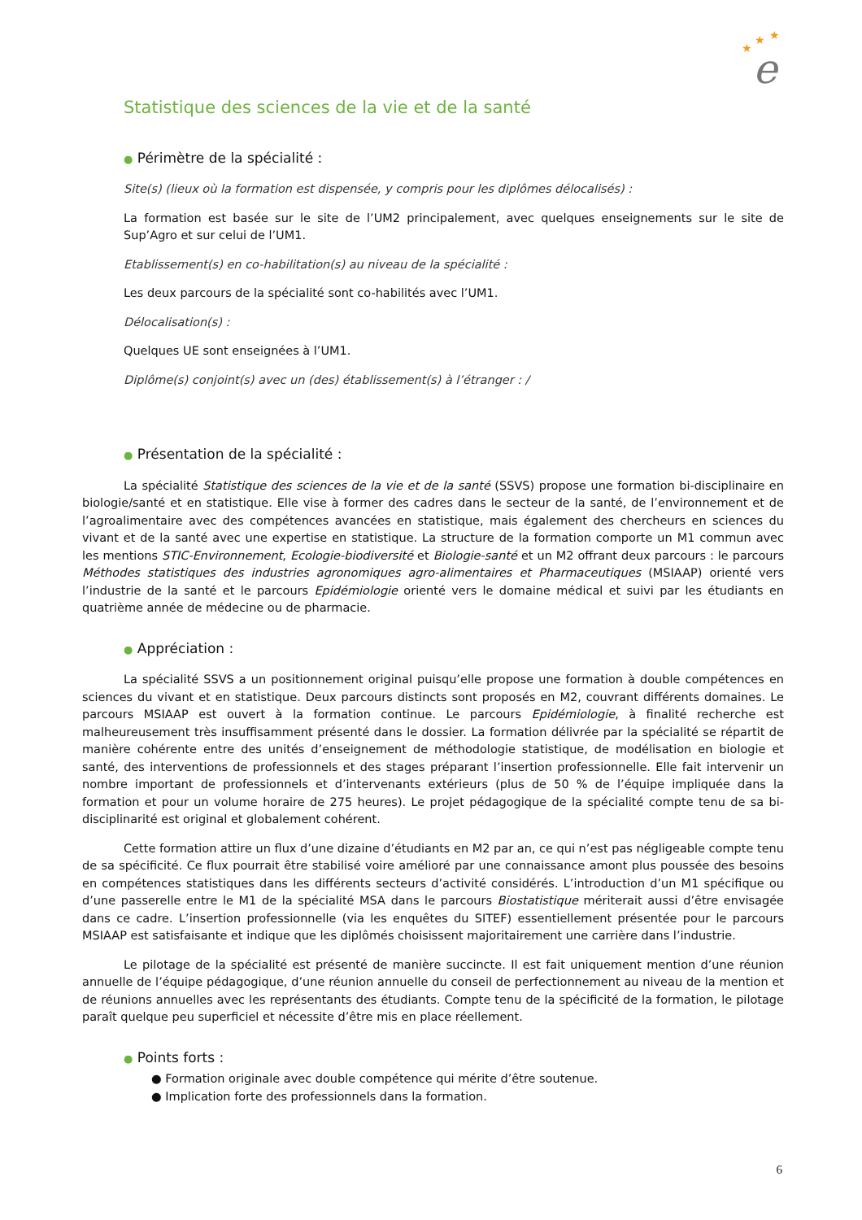★
★
★
e
Statistique des sciences de la vie et de la santé
● Périmètre de la spécialité :
Site(s) (lieux où la formation est dispensée, y compris pour les diplômes délocalisés) :
La formation est basée sur le site de l’UM2 principalement, avec quelques enseignements sur le site de Sup’Agro et sur celui de l’UM1.
Etablissement(s) en co-habilitation(s) au niveau de la spécialité :
Les deux parcours de la spécialité sont co-habilités avec l’UM1.
Délocalisation(s) :
Quelques UE sont enseignées à l’UM1.
Diplôme(s) conjoint(s) avec un (des) établissement(s) à l’étranger : /
● Présentation de la spécialité :
La spécialité Statistique des sciences de la vie et de la santé (SSVS) propose une formation bi-disciplinaire en biologie/santé et en statistique. Elle vise à former des cadres dans le secteur de la santé, de l’environnement et de l’agroalimentaire avec des compétences avancées en statistique, mais également des chercheurs en sciences du vivant et de la santé avec une expertise en statistique. La structure de la formation comporte un M1 commun avec les mentions STIC-Environnement, Ecologie-biodiversité et Biologie-santé et un M2 offrant deux parcours : le parcours Méthodes statistiques des industries agronomiques agro-alimentaires et Pharmaceutiques (MSIAAP) orienté vers l’industrie de la santé et le parcours Epidémiologie orienté vers le domaine médical et suivi par les étudiants en quatrième année de médecine ou de pharmacie.
● Appréciation :
La spécialité SSVS a un positionnement original puisqu’elle propose une formation à double compétences en sciences du vivant et en statistique. Deux parcours distincts sont proposés en M2, couvrant différents domaines. Le parcours MSIAAP est ouvert à la formation continue. Le parcours Epidémiologie, à finalité recherche est malheureusement très insuffisamment présenté dans le dossier. La formation délivrée par la spécialité se répartit de manière cohérente entre des unités d’enseignement de méthodologie statistique, de modélisation en biologie et santé, des interventions de professionnels et des stages préparant l’insertion professionnelle. Elle fait intervenir un nombre important de professionnels et d’intervenants extérieurs (plus de 50 % de l’équipe impliquée dans la formation et pour un volume horaire de 275 heures). Le projet pédagogique de la spécialité compte tenu de sa bi-disciplinarité est original et globalement cohérent.
Cette formation attire un flux d’une dizaine d’étudiants en M2 par an, ce qui n’est pas négligeable compte tenu de sa spécificité. Ce flux pourrait être stabilisé voire amélioré par une connaissance amont plus poussée des besoins en compétences statistiques dans les différents secteurs d’activité considérés. L’introduction d’un M1 spécifique ou d’une passerelle entre le M1 de la spécialité MSA dans le parcours Biostatistique mériterait aussi d’être envisagée dans ce cadre. L’insertion professionnelle (via les enquêtes du SITEF) essentiellement présentée pour le parcours MSIAAP est satisfaisante et indique que les diplômés choisissent majoritairement une carrière dans l’industrie.
Le pilotage de la spécialité est présenté de manière succincte. Il est fait uniquement mention d’une réunion annuelle de l’équipe pédagogique, d’une réunion annuelle du conseil de perfectionnement au niveau de la mention et de réunions annuelles avec les représentants des étudiants. Compte tenu de la spécificité de la formation, le pilotage paraît quelque peu superficiel et nécessite d’être mis en place réellement.
● Points forts :
● Formation originale avec double compétence qui mérite d’être soutenue.
● Implication forte des professionnels dans la formation.
6